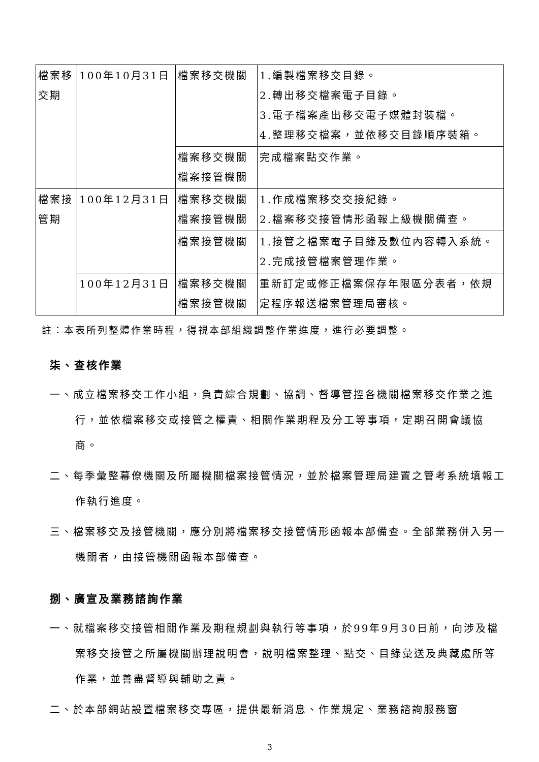| 檔案移交期 | 100年10月31日 | 檔案移交機關 | 1.編製檔案移交目錄。 2.轉出移交檔案電子目錄。 3.電子檔案產出移交電子媒體封裝檔。 4.整理移交檔案，並依移交目錄順序裝箱。 |
| | | 檔案移交機關 檔案接管機關 | 完成檔案點交作業。 |
| 檔案接管期 | 100年12月31日 | 檔案移交機關 檔案接管機關 | 1.作成檔案移交交接紀錄。 2.檔案移交接管情形函報上級機關備查。 |
| | | 檔案接管機關 | 1.接管之檔案電子目錄及數位內容轉入系統。 2.完成接管檔案管理作業。 |
| | 100年12月31日 | 檔案移交機關 檔案接管機關 | 重新訂定或修正檔案保存年限區分表者，依規定程序報送檔案管理局審核。 |
註：本表所列整體作業時程，得視本部組織調整作業進度，進行必要調整。
柒、查核作業
一、成立檔案移交工作小組，負責綜合規劃、協調、督導管控各機關檔案移交作業之進行，並依檔案移交或接管之權責、相關作業期程及分工等事項，定期召開會議協商。
二、每季彙整幕僚機關及所屬機關檔案接管情況，並於檔案管理局建置之管考系統填報工作執行進度。
三、檔案移交及接管機關，應分別將檔案移交接管情形函報本部備查。全部業務併入另一機關者，由接管機關函報本部備查。
捌、廣宣及業務諮詢作業
一、就檔案移交接管相關作業及期程規劃與執行等事項，於99年9月30日前，向涉及檔案移交接管之所屬機關辦理說明會，說明檔案整理、點交、目錄彙送及典藏處所等作業，並善盡督導與輔助之責。
二、於本部網站設置檔案移交專區，提供最新消息、作業規定、業務諮詢服務窗
3